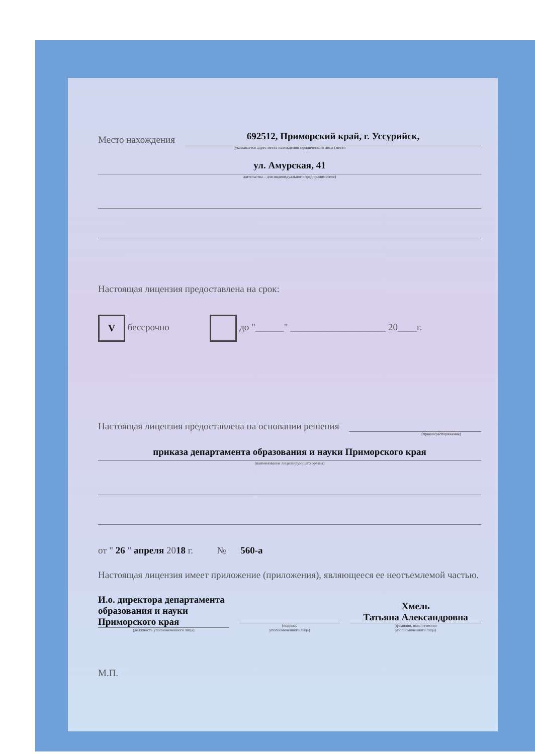Место нахождения
692512, Приморский край, г. Уссурийск,
(указывается адрес места нахождения юридического лица (место
ул. Амурская, 41
жительства – для индивидуального предпринимателя)
Настоящая лицензия предоставлена на срок:
V бессрочно до "______" ____________________ 20____г.
Настоящая лицензия предоставлена на основании решения
(приказ/распоряжение)
приказа департамента образования и науки Приморского края
(наименование лицензирующего органа)
от " 26 " апреля 2018 г. № 560-а
Настоящая лицензия имеет приложение (приложения), являющееся ее неотъемлемой частью.
И.о. директора департамента
образования и науки
Приморского края
(должность уполномоченного лица)
(подпись
уполномоченного лица)
Хмель
Татьяна Александровна
(фамилия, имя, отчество
уполномоченного лица)
М.П.